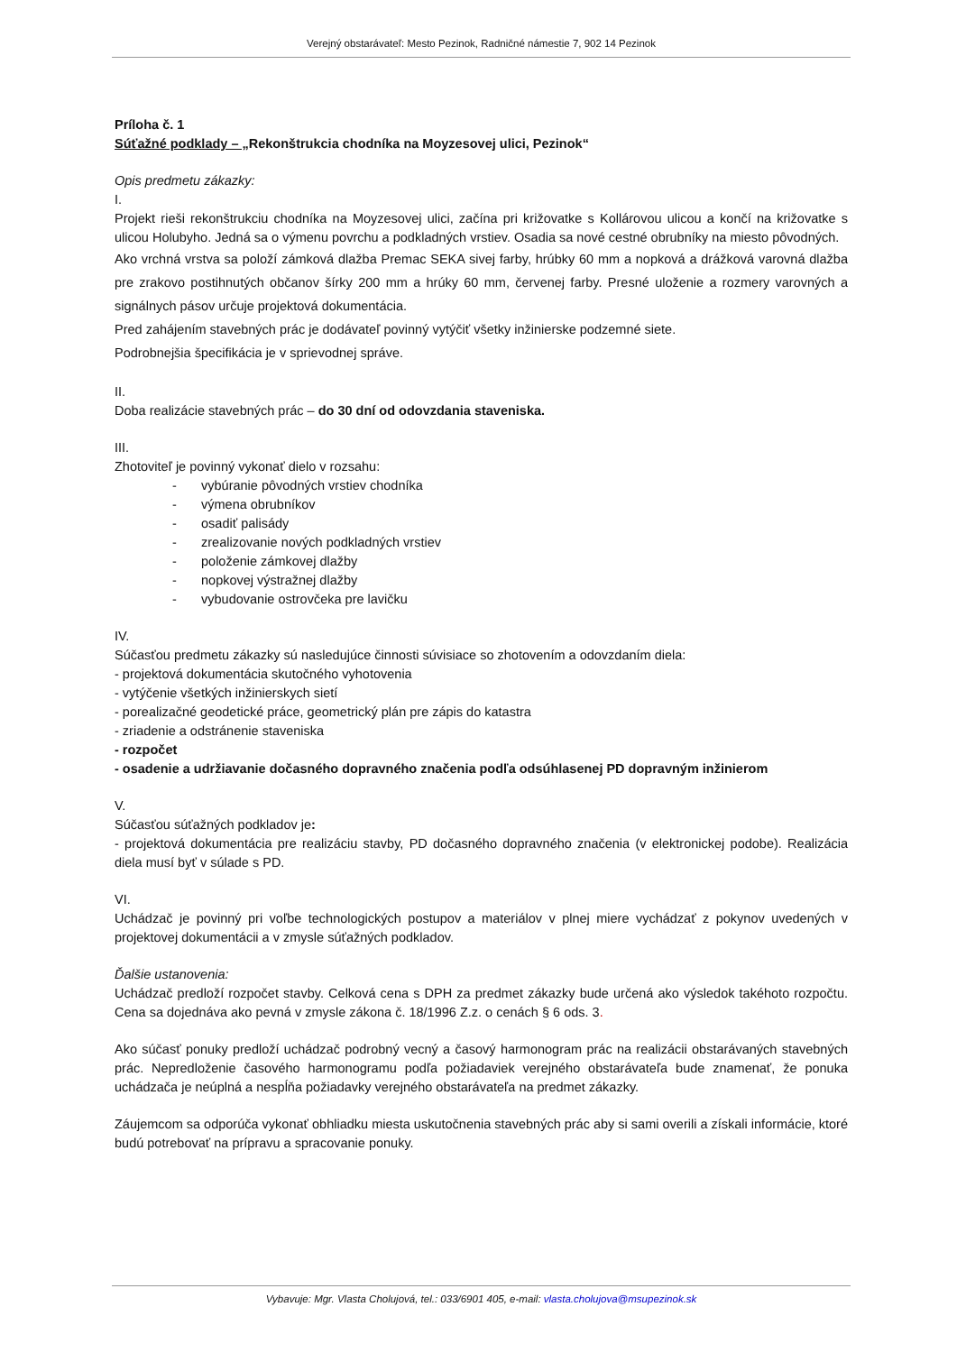Verejný obstarávateľ: Mesto Pezinok, Radničné námestie 7, 902 14 Pezinok
Príloha č. 1
Súťažné podklady – „Rekonštrukcia chodníka na Moyzesovej ulici, Pezinok“
Opis predmetu zákazky:
I.
Projekt rieši rekonštrukciu chodníka na Moyzesovej ulici, začína pri križovatke s Kollárovou ulicou a končí na križovatke s ulicou Holubyho. Jedná sa o výmenu povrchu a podkladných vrstiev. Osadia sa nové cestné obrubníky na miesto pôvodných.
Ako vrchná vrstva sa položí zámková dlažba Premac SEKA sivej farby, hrúbky 60 mm a nopková a drážková varovná dlažba pre zrakovo postihnutých občanov šírky 200 mm a hrúky 60 mm, červenej farby. Presné uloženie a rozmery varovných a signálnych pásov určuje projektová dokumentácia.
Pred zahájením stavebných prác je dodávateľ povinný vytýčiť všetky inžinierske podzemné siete.
Podrobnejšia špecifikácia je v sprievodnej správe.
II.
Doba realizácie stavebných prác – do 30 dní od odovzdania staveniska.
III.
Zhotoviteľ je povinný vykonať dielo v rozsahu:
- vybúranie pôvodných vrstiev chodníka
- výmena obrubníkov
- osadiť palisády
- zrealizovanie nových podkladných vrstiev
- položenie zámkovej dlažby
- nopkovej výstražnej dlažby
- vybudovanie ostrovčeka pre lavičku
IV.
Súčasťou predmetu zákazky sú nasledujúce činnosti súvisiace so zhotovením a odovzdaním diela:
- projektová dokumentácia skutočného vyhotovenia
- vytýčenie všetkých inžinierskych sietí
- porealizačné geodetické práce, geometrický plán pre zápis do katastra
- zriadenie a odstránenie staveniska
- rozpočet
- osadenie a udržiavanie dočasného dopravného značenia podľa odsúhlasenej PD dopravným inžinierom
V.
Súčasťou súťažných podkladov je:
- projektová dokumentácia pre realizáciu stavby, PD dočasného dopravného značenia (v elektronickej podobe). Realizácia diela musí byť v súlade s PD.
VI.
Uchádzač je povinný pri voľbe technologických postupov a materiálov v plnej miere vychádzať z pokynov uvedených v projektovej dokumentácii a v zmysle súťažných podkladov.
Ďalšie ustanovenia:
Uchádzač predloží rozpočet stavby. Celková cena s DPH za predmet zákazky bude určená ako výsledok takéhoto rozpočtu. Cena sa dojednáva ako pevná v zmysle zákona č. 18/1996 Z.z. o cenách § 6 ods. 3.
Ako súčasť ponuky predloží uchádzač podrobný vecný a časový harmonogram prác na realizácii obstarávaných stavebných prác. Nepredloženie časového harmonogramu podľa požiadaviek verejného obstarávateľa bude znamenať, že ponuka uchádzača je neúplná a nespĺňa požiadavky verejného obstarávateľa na predmet zákazky.
Záujemcom sa odporúča vykonať obhliadku miesta uskutočnenia stavebných prác aby si sami overili a získali informácie, ktoré budú potrebovať na prípravu a spracovanie ponuky.
Vybavuje: Mgr. Vlasta Cholujová, tel.: 033/6901 405, e-mail: vlasta.cholujova@msupezinok.sk